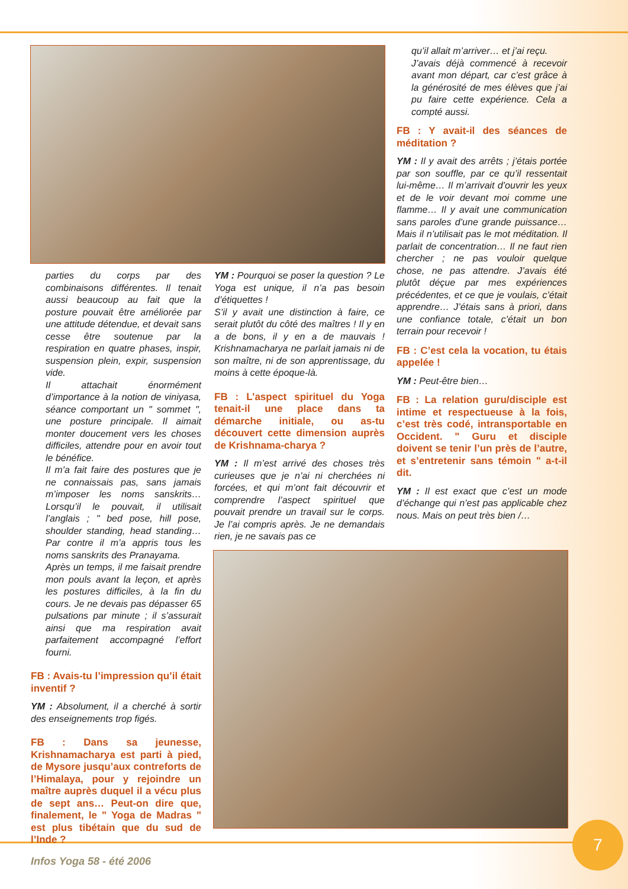parties du corps par des combinaisons différentes. Il tenait aussi beaucoup au fait que la posture pouvait être améliorée par une attitude détendue, et devait sans cesse être soutenue par la respiration en quatre phases, inspir, suspension plein, expir, suspension vide.
Il attachait énormément d’importance à la notion de viniyasa, séance comportant un " sommet ", une posture principale. Il aimait monter doucement vers les choses difficiles, attendre pour en avoir tout le bénéfice.
Il m’a fait faire des postures que je ne connaissais pas, sans jamais m’imposer les noms sanskrits… Lorsqu’il le pouvait, il utilisait l’anglais ; " bed pose, hill pose, shoulder standing, head standing… Par contre il m’a appris tous les noms sanskrits des Pranayama.
Après un temps, il me faisait prendre mon pouls avant la leçon, et après les postures difficiles, à la fin du cours. Je ne devais pas dépasser 65 pulsations par minute ; il s’assurait ainsi que ma respiration avait parfaitement accompagné l’effort fourni.
FB : Avais-tu l’impression qu’il était inventif ?
YM : Absolument, il a cherché à sortir des enseignements trop figés.
FB : Dans sa jeunesse, Krishnamacharya est parti à pied, de Mysore jusqu’aux contreforts de l’Himalaya, pour y rejoindre un maître auprès duquel il a vécu plus de sept ans… Peut-on dire que, finalement, le " Yoga de Madras " est plus tibétain que du sud de l’Inde ?
YM : Pourquoi se poser la question ? Le Yoga est unique, il n’a pas besoin d’étiquettes !
S’il y avait une distinction à faire, ce serait plutôt du côté des maîtres ! Il y en a de bons, il y en a de mauvais ! Krishnamacharya ne parlait jamais ni de son maître, ni de son apprentissage, du moins à cette époque-là.
FB : L’aspect spirituel du Yoga tenait-il une place dans ta démarche initiale, ou as-tu découvert cette dimension auprès de Krishnama-charya ?
YM : Il m’est arrivé des choses très curieuses que je n’ai ni cherchées ni forcées, et qui m’ont fait découvrir et comprendre l’aspect spirituel que pouvait prendre un travail sur le corps. Je l’ai compris après. Je ne demandais rien, je ne savais pas ce
qu’il allait m’arriver… et j’ai reçu.
J’avais déjà commencé à recevoir avant mon départ, car c’est grâce à la générosité de mes élèves que j’ai pu faire cette expérience. Cela a compté aussi.
FB : Y avait-il des séances de méditation ?
YM : Il y avait des arrêts ; j’étais portée par son souffle, par ce qu’il ressentait lui-même… Il m’arrivait d’ouvrir les yeux et de le voir devant moi comme une flamme… Il y avait une communication sans paroles d’une grande puissance… Mais il n’utilisait pas le mot méditation. Il parlait de concentration… Il ne faut rien chercher ; ne pas vouloir quelque chose, ne pas attendre. J’avais été plutôt déçue par mes expériences précédentes, et ce que je voulais, c’était apprendre… J’étais sans à priori, dans une confiance totale, c’était un bon terrain pour recevoir !
FB : C’est cela la vocation, tu étais appelée !
YM : Peut-être bien…
FB : La relation guru/disciple est intime et respectueuse à la fois, c’est très codé, intransportable en Occident. " Guru et disciple doivent se tenir l’un près de l’autre, et s’entretenir sans témoin " a-t-il dit.
YM : Il est exact que c’est un mode d’échange qui n’est pas applicable chez nous. Mais on peut très bien /…
Infos Yoga 58 - été 2006
7